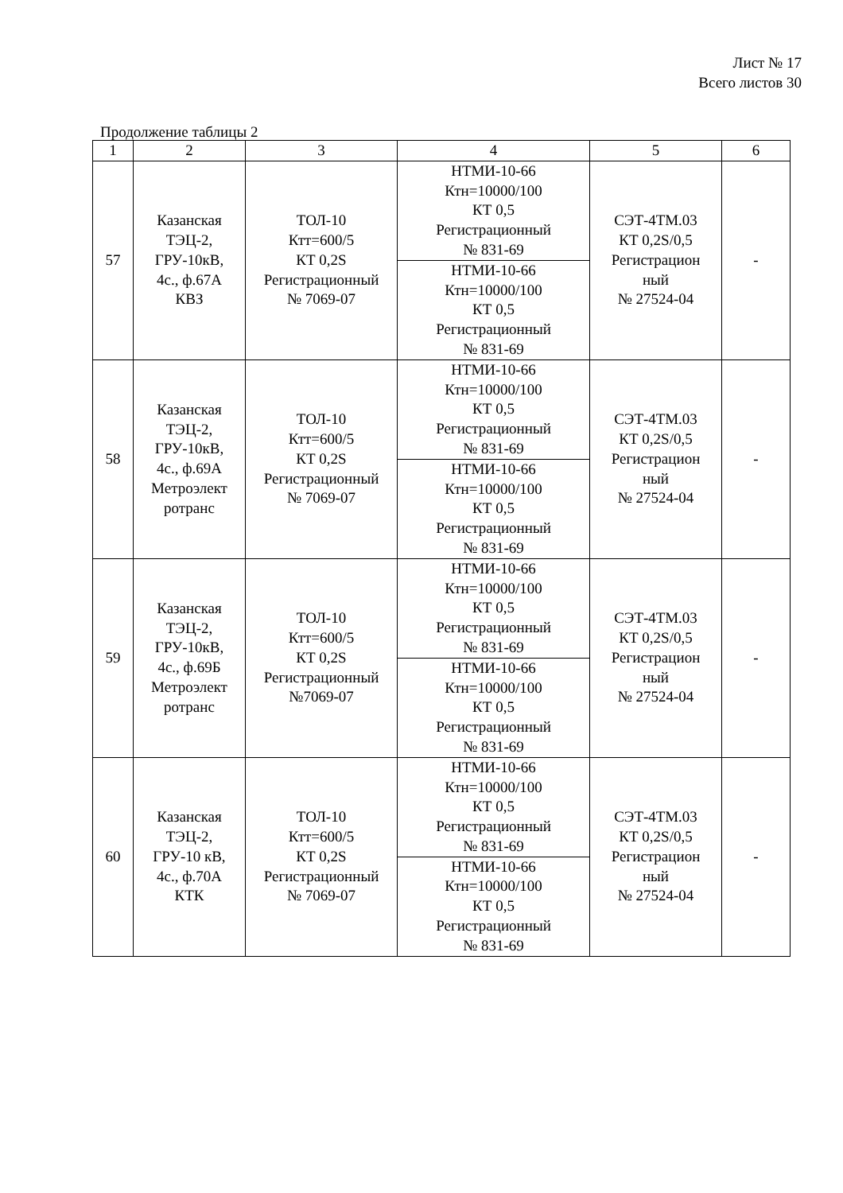Лист № 17
Всего листов 30
Продолжение таблицы 2
| 1 | 2 | 3 | 4 | 5 | 6 |
| 57 | Казанская ТЭЦ-2, ГРУ-10кВ, 4с., ф.67А КВЗ | ТОЛ-10 Ктт=600/5 КТ 0,2S Регистрационный № 7069-07 | НТМИ-10-66 Ктн=10000/100 КТ 0,5 Регистрационный № 831-69 | СЭТ-4ТМ.03 КТ 0,2S/0,5 Регистрацион ный № 27524-04 | - |
| | | | НТМИ-10-66 Ктн=10000/100 КТ 0,5 Регистрационный № 831-69 | | |
| 58 | Казанская ТЭЦ-2, ГРУ-10кВ, 4с., ф.69А Метроэлект ротранс | ТОЛ-10 Ктт=600/5 КТ 0,2S Регистрационный № 7069-07 | НТМИ-10-66 Ктн=10000/100 КТ 0,5 Регистрационный № 831-69 | СЭТ-4ТМ.03 КТ 0,2S/0,5 Регистрацион ный № 27524-04 | - |
| | | | НТМИ-10-66 Ктн=10000/100 КТ 0,5 Регистрационный № 831-69 | | |
| 59 | Казанская ТЭЦ-2, ГРУ-10кВ, 4с., ф.69Б Метроэлект ротранс | ТОЛ-10 Ктт=600/5 КТ 0,2S Регистрационный №7069-07 | НТМИ-10-66 Ктн=10000/100 КТ 0,5 Регистрационный № 831-69 | СЭТ-4ТМ.03 КТ 0,2S/0,5 Регистрацион ный № 27524-04 | - |
| | | | НТМИ-10-66 Ктн=10000/100 КТ 0,5 Регистрационный № 831-69 | | |
| 60 | Казанская ТЭЦ-2, ГРУ-10 кВ, 4с., ф.70А КТК | ТОЛ-10 Ктт=600/5 КТ 0,2S Регистрационный № 7069-07 | НТМИ-10-66 Ктн=10000/100 КТ 0,5 Регистрационный № 831-69 | СЭТ-4ТМ.03 КТ 0,2S/0,5 Регистрацион ный № 27524-04 | - |
| | | | НТМИ-10-66 Ктн=10000/100 КТ 0,5 Регистрационный № 831-69 | | |